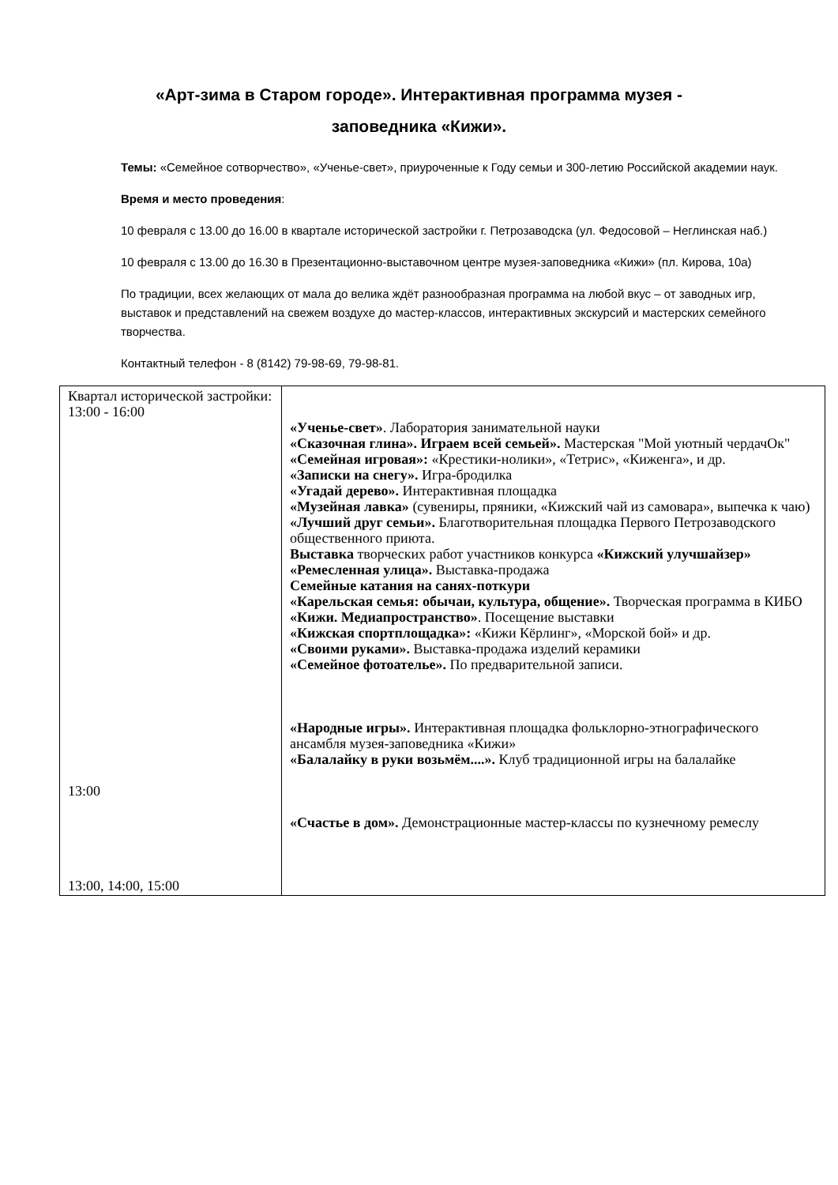«Арт-зима в Старом городе». Интерактивная программа музея -
заповедника «Кижи».
Темы: «Семейное сотворчество», «Ученье-свет», приуроченные к Году семьи и 300-летию Российской академии наук.
Время и место проведения:
10 февраля с 13.00 до 16.00 в квартале исторической застройки г. Петрозаводска (ул. Федосовой – Неглинская наб.)
10 февраля с 13.00 до 16.30 в Презентационно-выставочном центре музея-заповедника «Кижи» (пл. Кирова, 10а)
По традиции, всех желающих от мала до велика ждёт разнообразная программа на любой вкус – от заводных игр, выставок и представлений на свежем воздухе до мастер-классов, интерактивных экскурсий и мастерских семейного творчества.
Контактный телефон - 8 (8142) 79-98-69, 79-98-81.
| Квартал исторической застройки: 13:00 - 16:00 13:00 13:00, 14:00, 15:00 | «Ученье-свет» . Лаборатория занимательной науки «Сказочная глина». Играем всей семьей». Мастерская "Мой уютный чердачОк" «Семейная игровая»: «Крестики-нолики», «Тетрис», «Киженга», и др. «Записки на снегу». Игра-бродилка «Угадай дерево». Интерактивная площадка «Музейная лавка» (сувениры, пряники, «Кижский чай из самовара», выпечка к чаю) «Лучший друг семьи». Благотворительная площадка Первого Петрозаводского общественного приюта. Выставка творческих работ участников конкурса «Кижский улучшайзер» «Ремесленная улица». Выставка-продажа Семейные катания на санях-поткури «Карельская семья: обычаи, культура, общение». Творческая программа в КИБО «Кижи. Медиапространство» . Посещение выставки «Кижская спортплощадка»: «Кижи Кёрлинг», «Морской бой» и др. «Своими руками». Выставка-продажа изделий керамики «Семейное фотоателье». По предварительной записи. «Народные игры». Интерактивная площадка фольклорно-этнографического ансамбля музея-заповедника «Кижи» «Балалайку в руки возьмём....». Клуб традиционной игры на балалайке «Счастье в дом». Демонстрационные мастер-классы по кузнечному ремеслу |